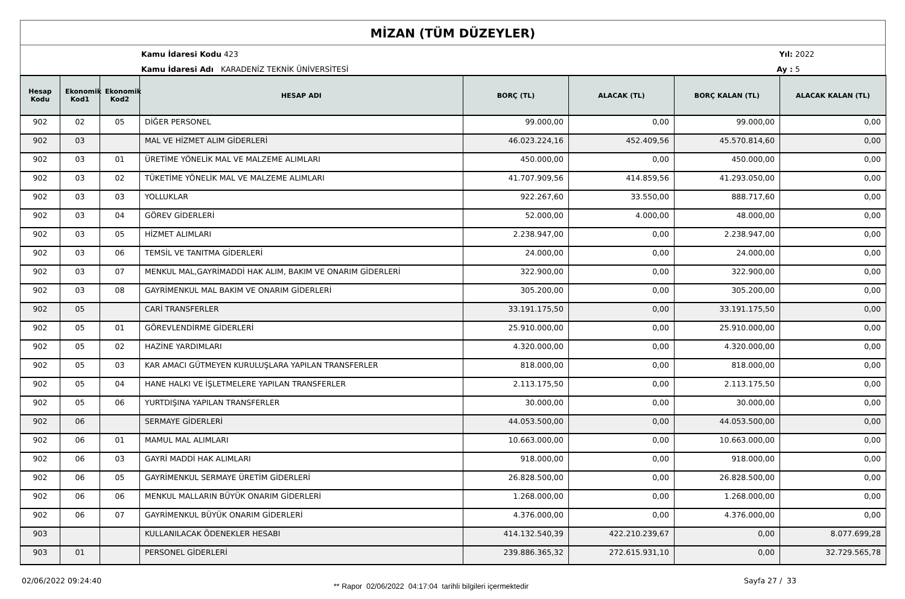MİZAN (TÜM DÜZEYLER)
Kamu İdaresi Kodu 423
Kamu İdaresi Adı KARADENİZ TEKNİK ÜNİVERSİTESİ
Yıl:
2022
Ay :
5
| Hesap Kodu | Ekonomik Kod1 | Ekonomik Kod2 | HESAP ADI | BORÇ (TL) | ALACAK (TL) | BORÇ KALAN (TL) | ALACAK KALAN (TL) |
| --- | --- | --- | --- | --- | --- | --- | --- |
| 902 | 02 | 05 | DİĞER PERSONEL | 99.000,00 | 0,00 | 99.000,00 | 0,00 |
| 902 | 03 | | MAL VE HİZMET ALIM GİDERLERİ | 46.023.224,16 | 452.409,56 | 45.570.814,60 | 0,00 |
| 902 | 03 | 01 | ÜRETİME YÖNELİK MAL VE MALZEME ALIMLARI | 450.000,00 | 0,00 | 450.000,00 | 0,00 |
| 902 | 03 | 02 | TÜKETİME YÖNELİK MAL VE MALZEME ALIMLARI | 41.707.909,56 | 414.859,56 | 41.293.050,00 | 0,00 |
| 902 | 03 | 03 | YOLLUKLAR | 922.267,60 | 33.550,00 | 888.717,60 | 0,00 |
| 902 | 03 | 04 | GÖREV GİDERLERİ | 52.000,00 | 4.000,00 | 48.000,00 | 0,00 |
| 902 | 03 | 05 | HİZMET ALIMLARI | 2.238.947,00 | 0,00 | 2.238.947,00 | 0,00 |
| 902 | 03 | 06 | TEMSİL VE TANITMA GİDERLERİ | 24.000,00 | 0,00 | 24.000,00 | 0,00 |
| 902 | 03 | 07 | MENKUL MAL,GAYRİMADDİ HAK ALIM, BAKIM VE ONARIM GİDERLERİ | 322.900,00 | 0,00 | 322.900,00 | 0,00 |
| 902 | 03 | 08 | GAYRİMENKUL MAL BAKIM VE ONARIM GİDERLERİ | 305.200,00 | 0,00 | 305.200,00 | 0,00 |
| 902 | 05 | | CARİ TRANSFERLER | 33.191.175,50 | 0,00 | 33.191.175,50 | 0,00 |
| 902 | 05 | 01 | GÖREVLENDİRME GİDERLERİ | 25.910.000,00 | 0,00 | 25.910.000,00 | 0,00 |
| 902 | 05 | 02 | HAZİNE YARDIMLARI | 4.320.000,00 | 0,00 | 4.320.000,00 | 0,00 |
| 902 | 05 | 03 | KAR AMACI GÜTMEYEN KURULUŞLARA YAPILAN TRANSFERLER | 818.000,00 | 0,00 | 818.000,00 | 0,00 |
| 902 | 05 | 04 | HANE HALKI VE İŞLETMELERE YAPILAN TRANSFERLER | 2.113.175,50 | 0,00 | 2.113.175,50 | 0,00 |
| 902 | 05 | 06 | YURTDIŞINA YAPILAN TRANSFERLER | 30.000,00 | 0,00 | 30.000,00 | 0,00 |
| 902 | 06 | | SERMAYE GİDERLERİ | 44.053.500,00 | 0,00 | 44.053.500,00 | 0,00 |
| 902 | 06 | 01 | MAMUL MAL ALIMLARI | 10.663.000,00 | 0,00 | 10.663.000,00 | 0,00 |
| 902 | 06 | 03 | GAYRİ MADDİ HAK ALIMLARI | 918.000,00 | 0,00 | 918.000,00 | 0,00 |
| 902 | 06 | 05 | GAYRİMENKUL SERMAYE ÜRETİM GİDERLERİ | 26.828.500,00 | 0,00 | 26.828.500,00 | 0,00 |
| 902 | 06 | 06 | MENKUL MALLARIN BÜYÜK ONARIM GİDERLERİ | 1.268.000,00 | 0,00 | 1.268.000,00 | 0,00 |
| 902 | 06 | 07 | GAYRİMENKUL BÜYÜK ONARIM GİDERLERİ | 4.376.000,00 | 0,00 | 4.376.000,00 | 0,00 |
| 903 | | | KULLANILACAK ÖDENEKLER HESABI | 414.132.540,39 | 422.210.239,67 | 0,00 | 8.077.699,28 |
| 903 | 01 | | PERSONEL GİDERLERİ | 239.886.365,32 | 272.615.931,10 | 0,00 | 32.729.565,78 |
02/06/2022 09:24:40
** Rapor 02/06/2022 04:17:04 tarihli bilgileri içermektedir
Sayfa 27 / 33